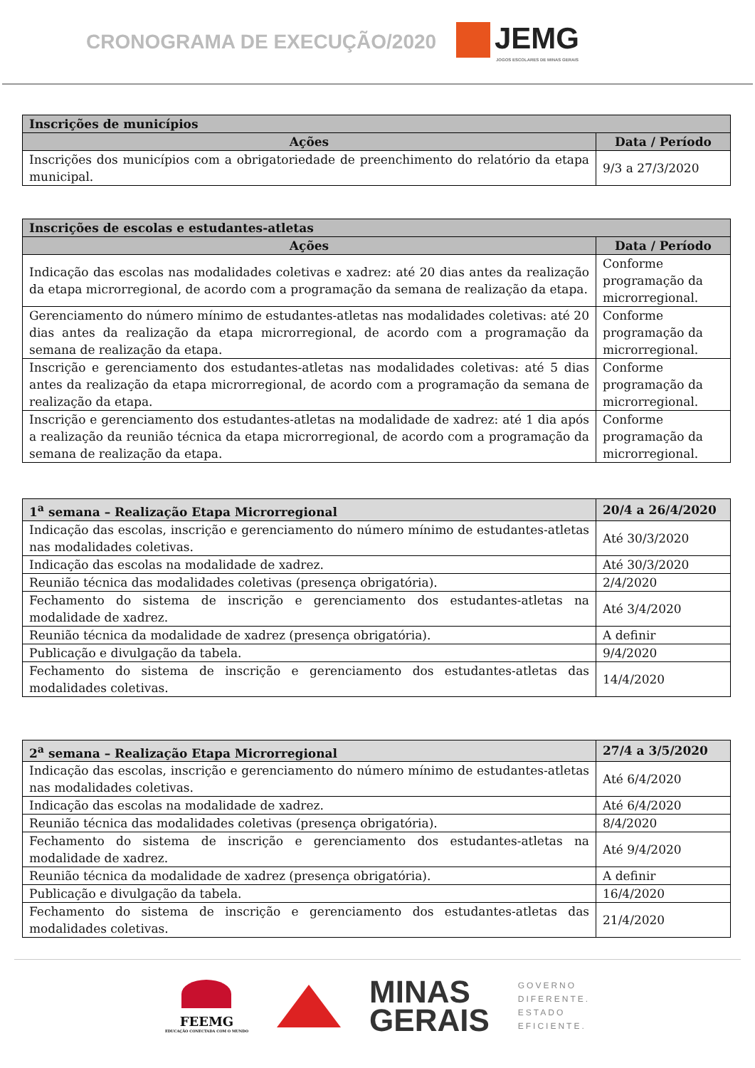CRONOGRAMA DE EXECUÇÃO/2020
JEMG
JOGOS ESCOLARES DE MINAS GERAIS
| Inscrições de municípios | |
| --- | --- |
| Ações | Data / Período |
| Inscrições dos municípios com a obrigatoriedade de preenchimento do relatório da etapa municipal. | 9/3 a 27/3/2020 |
| Inscrições de escolas e estudantes-atletas | |
| --- | --- |
| Ações | Data / Período |
| Indicação das escolas nas modalidades coletivas e xadrez: até 20 dias antes da realização da etapa microrregional, de acordo com a programação da semana de realização da etapa. | Conforme programação da microrregional. |
| Gerenciamento do número mínimo de estudantes-atletas nas modalidades coletivas: até 20 dias antes da realização da etapa microrregional, de acordo com a programação da semana de realização da etapa. | Conforme programação da microrregional. |
| Inscrição e gerenciamento dos estudantes-atletas nas modalidades coletivas: até 5 dias antes da realização da etapa microrregional, de acordo com a programação da semana de realização da etapa. | Conforme programação da microrregional. |
| Inscrição e gerenciamento dos estudantes-atletas na modalidade de xadrez: até 1 dia após a realização da reunião técnica da etapa microrregional, de acordo com a programação da semana de realização da etapa. | Conforme programação da microrregional. |
| 1<sup>a</sup> semana – Realização Etapa Microrregional | 20/4 a 26/4/2020 |
| --- | --- |
| Indicação das escolas, inscrição e gerenciamento do número mínimo de estudantes-atletas nas modalidades coletivas. | Até 30/3/2020 |
| Indicação das escolas na modalidade de xadrez. | Até 30/3/2020 |
| Reunião técnica das modalidades coletivas (presença obrigatória). | 2/4/2020 |
| Fechamento do sistema de inscrição e gerenciamento dos estudantes-atletas na modalidade de xadrez. | Até 3/4/2020 |
| Reunião técnica da modalidade de xadrez (presença obrigatória). | A definir |
| Publicação e divulgação da tabela. | 9/4/2020 |
| Fechamento do sistema de inscrição e gerenciamento dos estudantes-atletas das modalidades coletivas. | 14/4/2020 |
| 2<sup>a</sup> semana – Realização Etapa Microrregional | 27/4 a 3/5/2020 |
| --- | --- |
| Indicação das escolas, inscrição e gerenciamento do número mínimo de estudantes-atletas nas modalidades coletivas. | Até 6/4/2020 |
| Indicação das escolas na modalidade de xadrez. | Até 6/4/2020 |
| Reunião técnica das modalidades coletivas (presença obrigatória). | 8/4/2020 |
| Fechamento do sistema de inscrição e gerenciamento dos estudantes-atletas na modalidade de xadrez. | Até 9/4/2020 |
| Reunião técnica da modalidade de xadrez (presença obrigatória). | A definir |
| Publicação e divulgação da tabela. | 16/4/2020 |
| Fechamento do sistema de inscrição e gerenciamento dos estudantes-atletas das modalidades coletivas. | 21/4/2020 |
FEEMG
EDUCAÇÃO CONECTADA COM O MUNDO
MINAS
GERAIS
GOVERNO
DIFERENTE.
ESTADO
EFICIENTE.